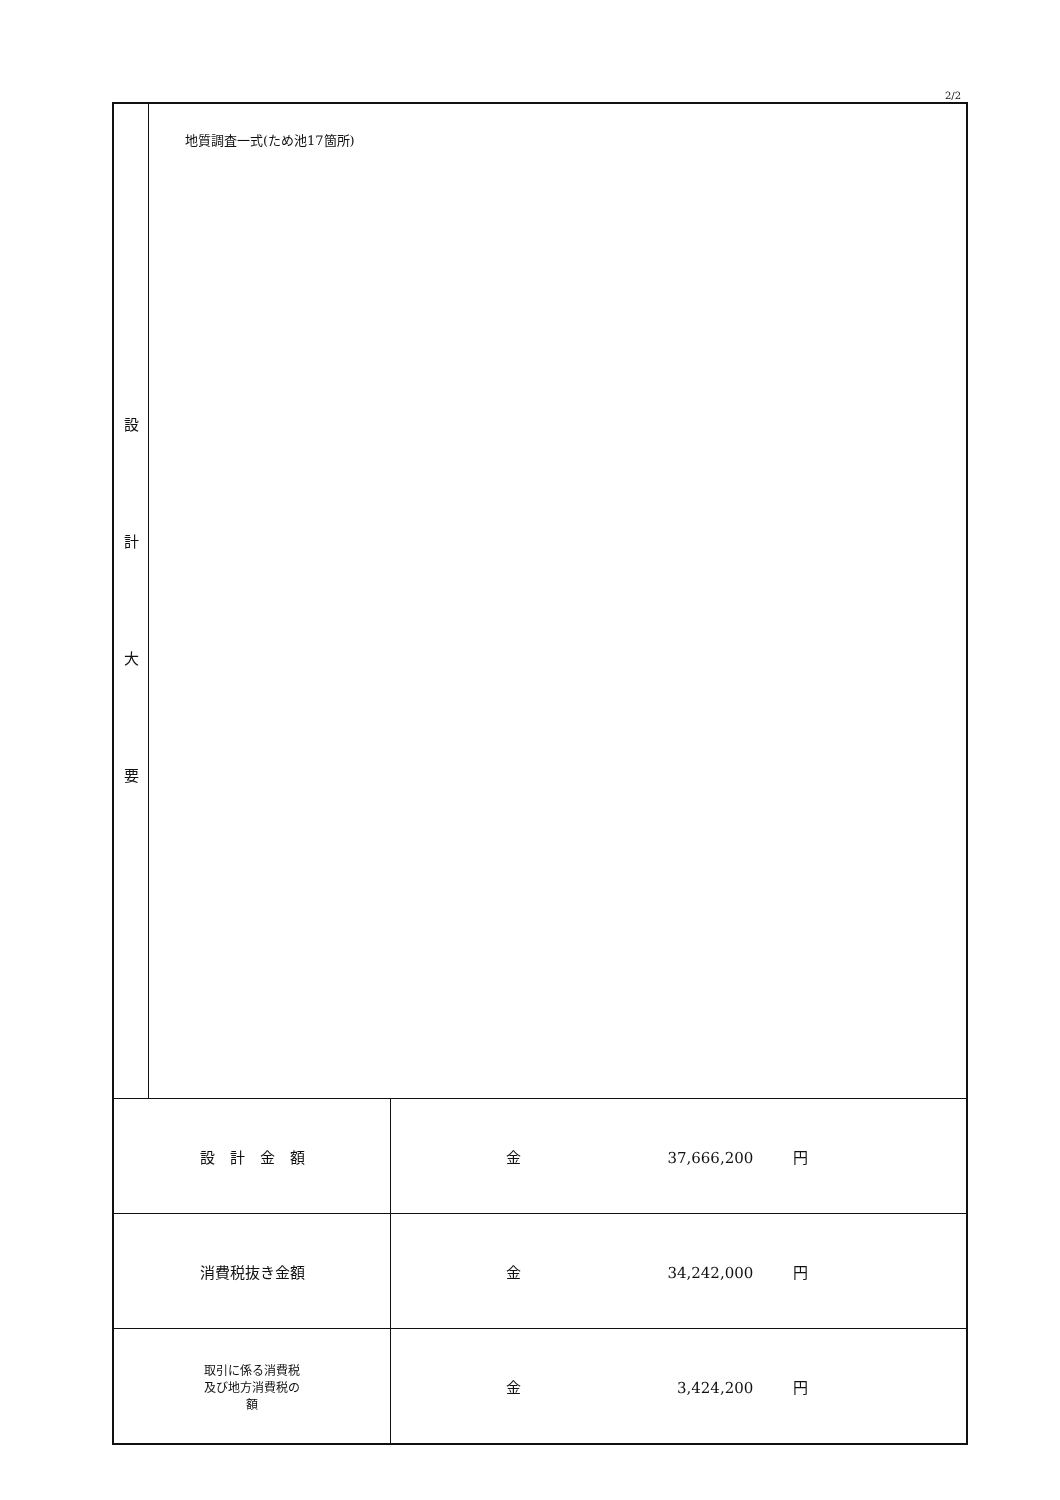2/2
| 設 計 大 要 | 地質調査一式(ため池17箇所) | |
| 設 計 金 額 | | 金 37,666,200 円 |
| 消費税抜き金額 | | 金 34,242,000 円 |
| 取引に係る消費税 及び地方消費税の 額 | | 金 3,424,200 円 |